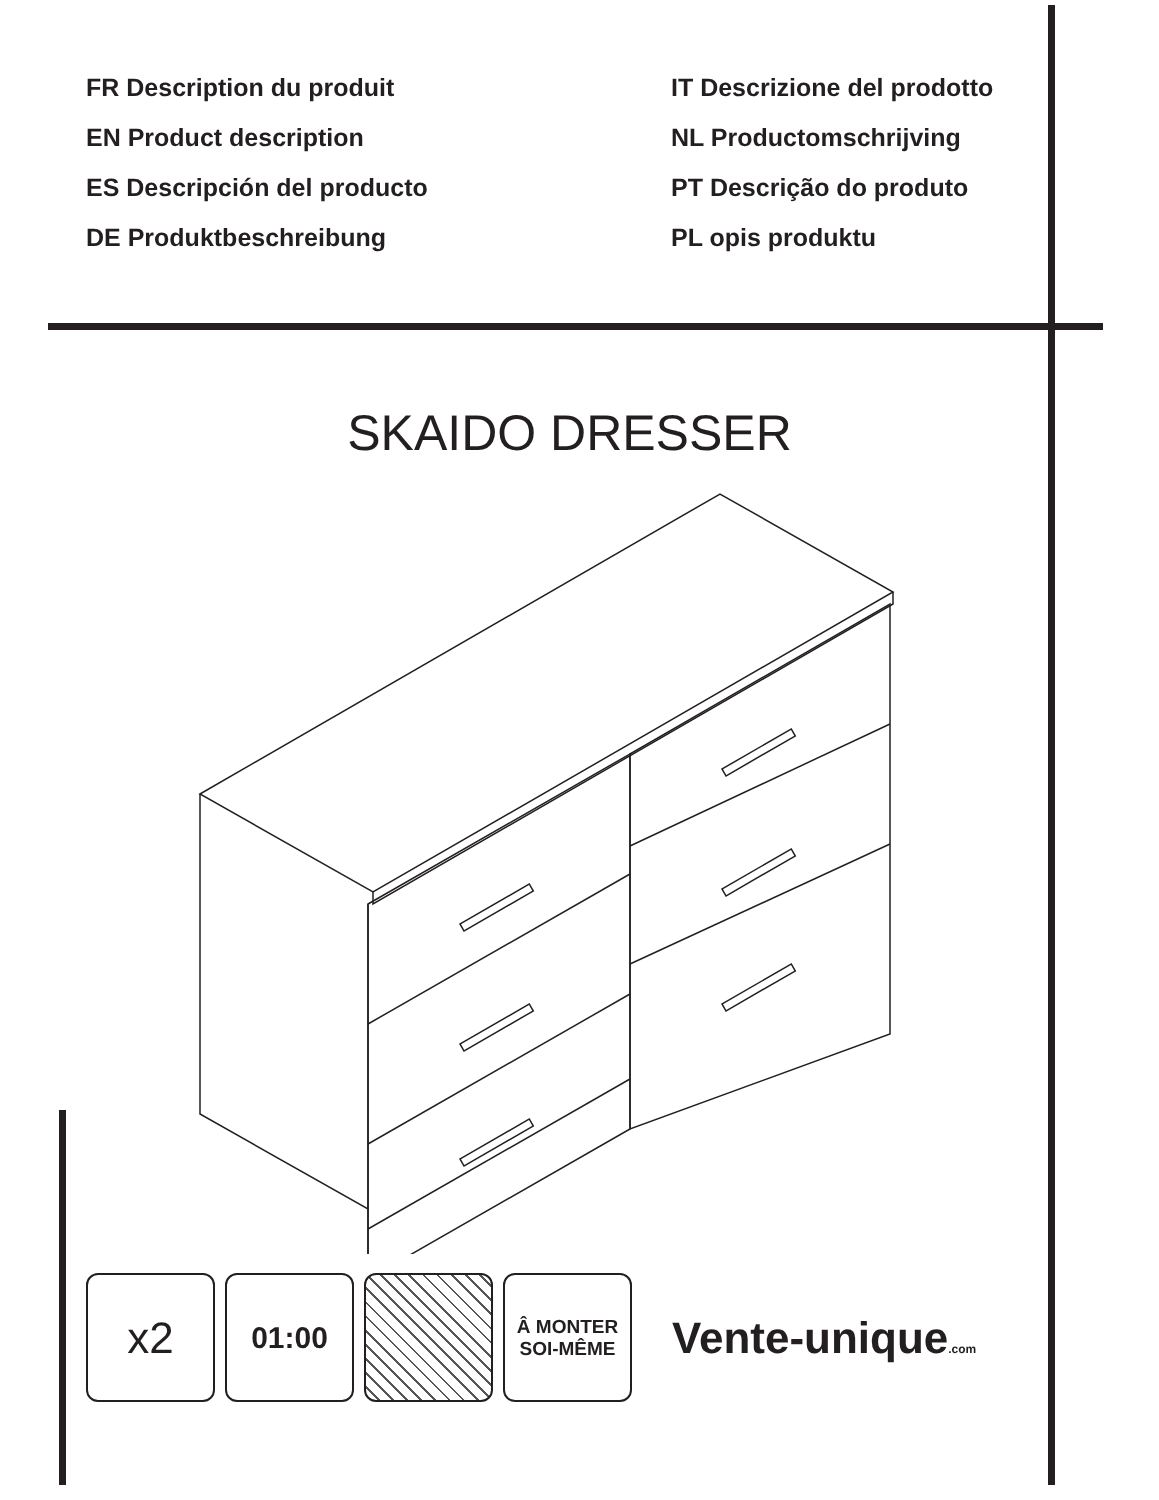FR Description du produit
EN Product description
ES Descripción del producto
DE Produktbeschreibung
IT Descrizione del prodotto
NL Productomschrijving
PT Descrição do produto
PL opis produktu
SKAIDO DRESSER
x2
01:00
Â MONTER
SOI-MÊME
Vente-unique.com